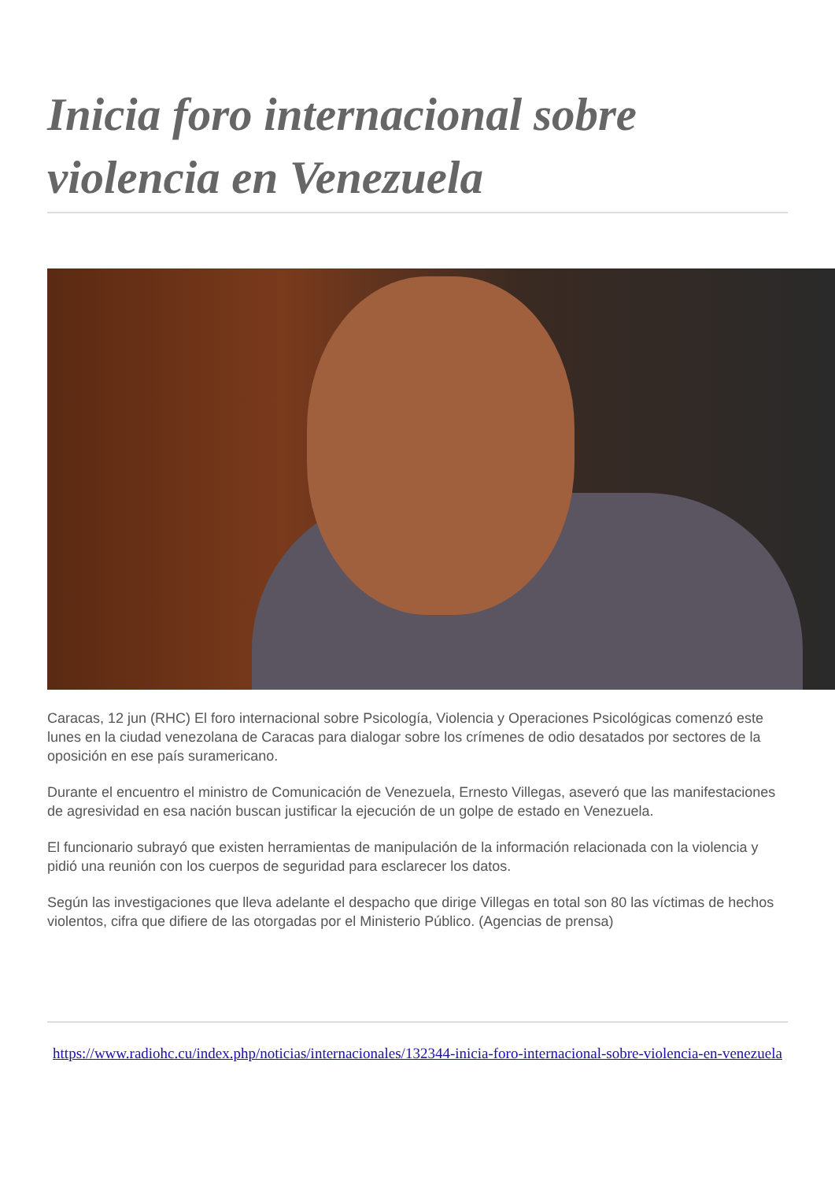Inicia foro internacional sobre violencia en Venezuela
Caracas, 12 jun (RHC) El foro internacional sobre Psicología, Violencia y Operaciones Psicológicas comenzó este lunes en la ciudad venezolana de Caracas para dialogar sobre los crímenes de odio desatados por sectores de la oposición en ese país suramericano.
Durante el encuentro el ministro de Comunicación de Venezuela, Ernesto Villegas, aseveró que las manifestaciones de agresividad en esa nación buscan justificar la ejecución de un golpe de estado en Venezuela.
El funcionario subrayó que existen herramientas de manipulación de la información relacionada con la violencia y pidió una reunión con los cuerpos de seguridad para esclarecer los datos.
Según las investigaciones que lleva adelante el despacho que dirige Villegas en total son 80 las víctimas de hechos violentos, cifra que difiere de las otorgadas por el Ministerio Público. (Agencias de prensa)
https://www.radiohc.cu/index.php/noticias/internacionales/132344-inicia-foro-internacional-sobre-violencia-en-venezuela